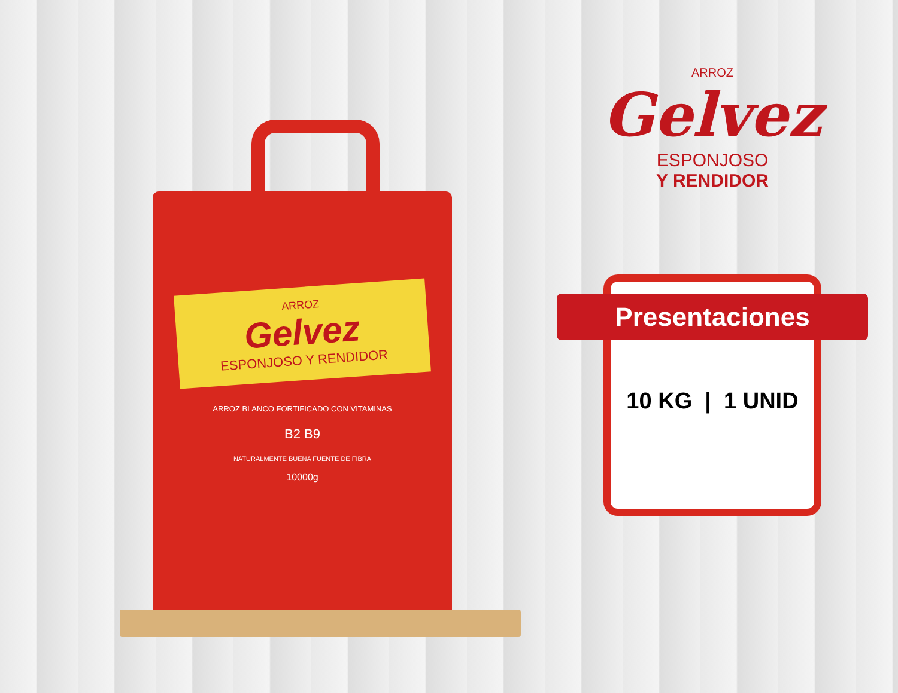ARROZ
Gelvez
ESPONJOSO Y RENDIDOR
ARROZ BLANCO FORTIFICADO CON VITAMINAS
B2 B9
NATURALMENTE BUENA FUENTE DE FIBRA
10000g
ARROZ
Gelvez
ESPONJOSO
Y RENDIDOR
Presentaciones
10 KG | 1 UNID